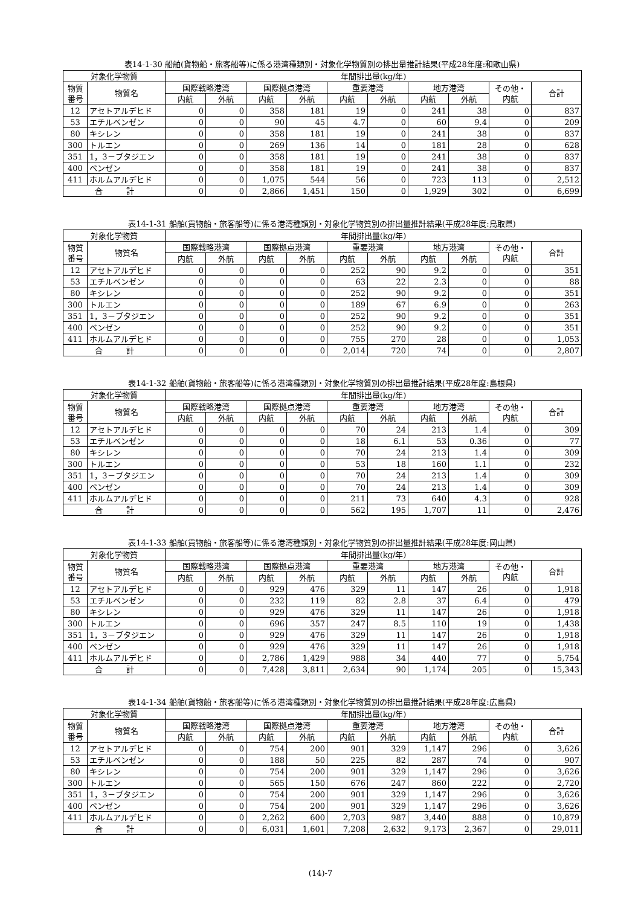表14-1-30 船舶(貨物船・旅客船等)に係る港湾種類別・対象化学物質別の排出量推計結果(平成28年度:和歌山県)
| 対象化学物質 | | 年間排出量(kg/年) | | | | | | | | | |
| --- | --- | --- | --- | --- | --- | --- | --- | --- | --- | --- | --- |
| 物質 番号 | 物質名 | 国際戦略港湾 | | 国際拠点港湾 | | 重要港湾 | | 地方港湾 | | その他・ 内航 | 合計 |
| | | 内航 | 外航 | 内航 | 外航 | 内航 | 外航 | 内航 | 外航 | | |
| 12 | アセトアルデヒド | 0 | 0 | 358 | 181 | 19 | 0 | 241 | 38 | 0 | 837 |
| 53 | エチルベンゼン | 0 | 0 | 90 | 45 | 4.7 | 0 | 60 | 9.4 | 0 | 209 |
| 80 | キシレン | 0 | 0 | 358 | 181 | 19 | 0 | 241 | 38 | 0 | 837 |
| 300 | トルエン | 0 | 0 | 269 | 136 | 14 | 0 | 181 | 28 | 0 | 628 |
| 351 | 1，3－ブタジエン | 0 | 0 | 358 | 181 | 19 | 0 | 241 | 38 | 0 | 837 |
| 400 | ベンゼン | 0 | 0 | 358 | 181 | 19 | 0 | 241 | 38 | 0 | 837 |
| 411 | ホルムアルデヒド | 0 | 0 | 1,075 | 544 | 56 | 0 | 723 | 113 | 0 | 2,512 |
| 合 計 | | 0 | 0 | 2,866 | 1,451 | 150 | 0 | 1,929 | 302 | 0 | 6,699 |
表14-1-31 船舶(貨物船・旅客船等)に係る港湾種類別・対象化学物質別の排出量推計結果(平成28年度:鳥取県)
| 対象化学物質 | | 年間排出量(kg/年) | | | | | | | | | |
| --- | --- | --- | --- | --- | --- | --- | --- | --- | --- | --- | --- |
| 物質 番号 | 物質名 | 国際戦略港湾 | | 国際拠点港湾 | | 重要港湾 | | 地方港湾 | | その他・ 内航 | 合計 |
| | | 内航 | 外航 | 内航 | 外航 | 内航 | 外航 | 内航 | 外航 | | |
| 12 | アセトアルデヒド | 0 | 0 | 0 | 0 | 252 | 90 | 9.2 | 0 | 0 | 351 |
| 53 | エチルベンゼン | 0 | 0 | 0 | 0 | 63 | 22 | 2.3 | 0 | 0 | 88 |
| 80 | キシレン | 0 | 0 | 0 | 0 | 252 | 90 | 9.2 | 0 | 0 | 351 |
| 300 | トルエン | 0 | 0 | 0 | 0 | 189 | 67 | 6.9 | 0 | 0 | 263 |
| 351 | 1，3－ブタジエン | 0 | 0 | 0 | 0 | 252 | 90 | 9.2 | 0 | 0 | 351 |
| 400 | ベンゼン | 0 | 0 | 0 | 0 | 252 | 90 | 9.2 | 0 | 0 | 351 |
| 411 | ホルムアルデヒド | 0 | 0 | 0 | 0 | 755 | 270 | 28 | 0 | 0 | 1,053 |
| 合 計 | | 0 | 0 | 0 | 0 | 2,014 | 720 | 74 | 0 | 0 | 2,807 |
表14-1-32 船舶(貨物船・旅客船等)に係る港湾種類別・対象化学物質別の排出量推計結果(平成28年度:島根県)
| 対象化学物質 | | 年間排出量(kg/年) | | | | | | | | | |
| --- | --- | --- | --- | --- | --- | --- | --- | --- | --- | --- | --- |
| 物質 番号 | 物質名 | 国際戦略港湾 | | 国際拠点港湾 | | 重要港湾 | | 地方港湾 | | その他・ 内航 | 合計 |
| | | 内航 | 外航 | 内航 | 外航 | 内航 | 外航 | 内航 | 外航 | | |
| 12 | アセトアルデヒド | 0 | 0 | 0 | 0 | 70 | 24 | 213 | 1.4 | 0 | 309 |
| 53 | エチルベンゼン | 0 | 0 | 0 | 0 | 18 | 6.1 | 53 | 0.36 | 0 | 77 |
| 80 | キシレン | 0 | 0 | 0 | 0 | 70 | 24 | 213 | 1.4 | 0 | 309 |
| 300 | トルエン | 0 | 0 | 0 | 0 | 53 | 18 | 160 | 1.1 | 0 | 232 |
| 351 | 1，3－ブタジエン | 0 | 0 | 0 | 0 | 70 | 24 | 213 | 1.4 | 0 | 309 |
| 400 | ベンゼン | 0 | 0 | 0 | 0 | 70 | 24 | 213 | 1.4 | 0 | 309 |
| 411 | ホルムアルデヒド | 0 | 0 | 0 | 0 | 211 | 73 | 640 | 4.3 | 0 | 928 |
| 合 計 | | 0 | 0 | 0 | 0 | 562 | 195 | 1,707 | 11 | 0 | 2,476 |
表14-1-33 船舶(貨物船・旅客船等)に係る港湾種類別・対象化学物質別の排出量推計結果(平成28年度:岡山県)
| 対象化学物質 | | 年間排出量(kg/年) | | | | | | | | | |
| --- | --- | --- | --- | --- | --- | --- | --- | --- | --- | --- | --- |
| 物質 番号 | 物質名 | 国際戦略港湾 | | 国際拠点港湾 | | 重要港湾 | | 地方港湾 | | その他・ 内航 | 合計 |
| | | 内航 | 外航 | 内航 | 外航 | 内航 | 外航 | 内航 | 外航 | | |
| 12 | アセトアルデヒド | 0 | 0 | 929 | 476 | 329 | 11 | 147 | 26 | 0 | 1,918 |
| 53 | エチルベンゼン | 0 | 0 | 232 | 119 | 82 | 2.8 | 37 | 6.4 | 0 | 479 |
| 80 | キシレン | 0 | 0 | 929 | 476 | 329 | 11 | 147 | 26 | 0 | 1,918 |
| 300 | トルエン | 0 | 0 | 696 | 357 | 247 | 8.5 | 110 | 19 | 0 | 1,438 |
| 351 | 1，3－ブタジエン | 0 | 0 | 929 | 476 | 329 | 11 | 147 | 26 | 0 | 1,918 |
| 400 | ベンゼン | 0 | 0 | 929 | 476 | 329 | 11 | 147 | 26 | 0 | 1,918 |
| 411 | ホルムアルデヒド | 0 | 0 | 2,786 | 1,429 | 988 | 34 | 440 | 77 | 0 | 5,754 |
| 合 計 | | 0 | 0 | 7,428 | 3,811 | 2,634 | 90 | 1,174 | 205 | 0 | 15,343 |
表14-1-34 船舶(貨物船・旅客船等)に係る港湾種類別・対象化学物質別の排出量推計結果(平成28年度:広島県)
| 対象化学物質 | | 年間排出量(kg/年) | | | | | | | | | |
| --- | --- | --- | --- | --- | --- | --- | --- | --- | --- | --- | --- |
| 物質 番号 | 物質名 | 国際戦略港湾 | | 国際拠点港湾 | | 重要港湾 | | 地方港湾 | | その他・ 内航 | 合計 |
| | | 内航 | 外航 | 内航 | 外航 | 内航 | 外航 | 内航 | 外航 | | |
| 12 | アセトアルデヒド | 0 | 0 | 754 | 200 | 901 | 329 | 1,147 | 296 | 0 | 3,626 |
| 53 | エチルベンゼン | 0 | 0 | 188 | 50 | 225 | 82 | 287 | 74 | 0 | 907 |
| 80 | キシレン | 0 | 0 | 754 | 200 | 901 | 329 | 1,147 | 296 | 0 | 3,626 |
| 300 | トルエン | 0 | 0 | 565 | 150 | 676 | 247 | 860 | 222 | 0 | 2,720 |
| 351 | 1，3－ブタジエン | 0 | 0 | 754 | 200 | 901 | 329 | 1,147 | 296 | 0 | 3,626 |
| 400 | ベンゼン | 0 | 0 | 754 | 200 | 901 | 329 | 1,147 | 296 | 0 | 3,626 |
| 411 | ホルムアルデヒド | 0 | 0 | 2,262 | 600 | 2,703 | 987 | 3,440 | 888 | 0 | 10,879 |
| 合 計 | | 0 | 0 | 6,031 | 1,601 | 7,208 | 2,632 | 9,173 | 2,367 | 0 | 29,011 |
(14)-7